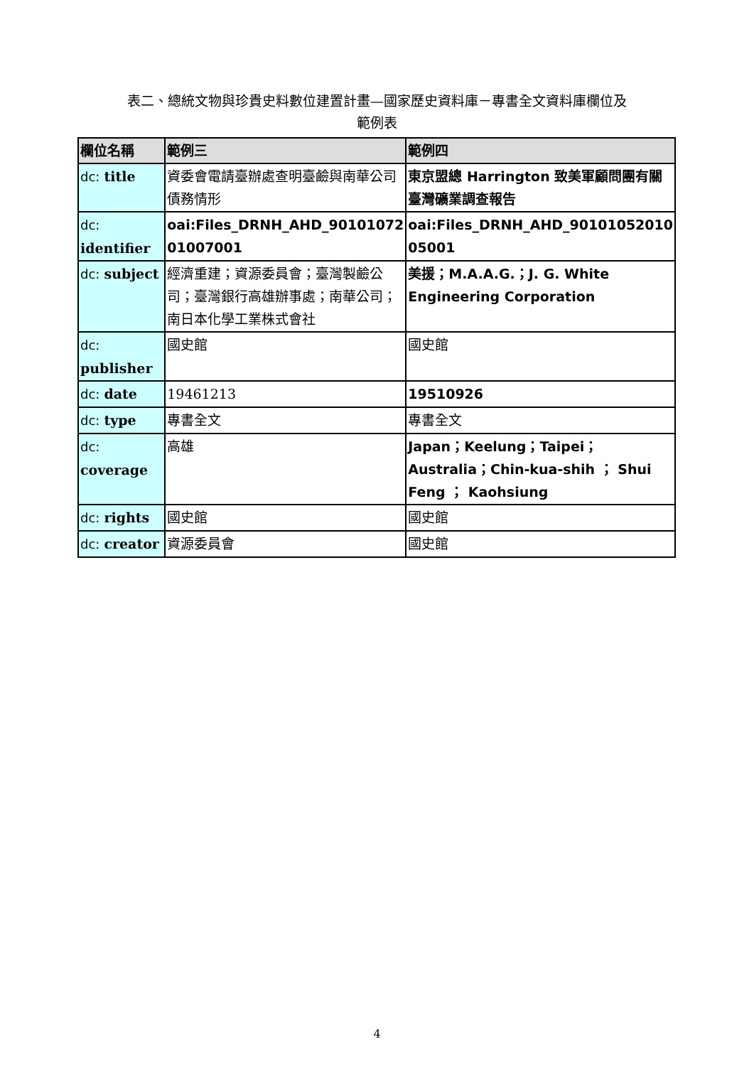表二、總統文物與珍貴史料數位建置計畫—國家歷史資料庫－專書全文資料庫欄位及
範例表
| 欄位名稱 | 範例三 | 範例四 |
| dc: title | 資委會電請臺辦處查明臺鹼與南華公司債務情形 | 東京盟總 Harrington 致美軍顧問團有關臺灣礦業調查報告 |
| dc: identifier | oai:Files_DRNH_AHD_90101072 01007001 | oai:Files_DRNH_AHD_90101052010 05001 |
| dc: subject | 經濟重建；資源委員會；臺灣製鹼公司；臺灣銀行高雄辦事處；南華公司；南日本化學工業株式會社 | 美援；M.A.A.G.；J. G. White Engineering Corporation |
| dc: publisher | 國史館 | 國史館 |
| dc: date | 19461213 | 19510926 |
| dc: type | 專書全文 | 專書全文 |
| dc: coverage | 高雄 | Japan；Keelung；Taipei；Australia；Chin-kua-shih ； Shui Feng ； Kaohsiung |
| dc: rights | 國史館 | 國史館 |
| dc: creator | 資源委員會 | 國史館 |
4